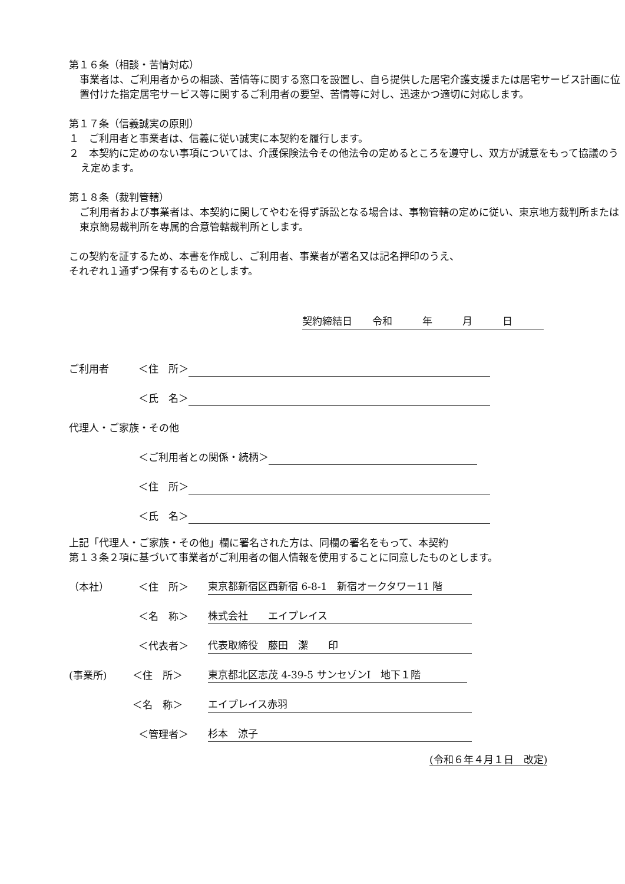第１６条（相談・苦情対応）
事業者は、ご利用者からの相談、苦情等に関する窓口を設置し、自ら提供した居宅介護支援または居宅サービス計画に位置付けた指定居宅サービス等に関するご利用者の要望、苦情等に対し、迅速かつ適切に対応します。
第１７条（信義誠実の原則）
１　ご利用者と事業者は、信義に従い誠実に本契約を履行します。
２　本契約に定めのない事項については、介護保険法令その他法令の定めるところを遵守し、双方が誠意をもって協議のうえ定めます。
第１８条（裁判管轄）
ご利用者および事業者は、本契約に関してやむを得ず訴訟となる場合は、事物管轄の定めに従い、東京地方裁判所または東京簡易裁判所を専属的合意管轄裁判所とします。
この契約を証するため、本書を作成し、ご利用者、事業者が署名又は記名押印のうえ、
それぞれ１通ずつ保有するものとします。
契約締結日　　令和　　　年　　　月　　　日
ご利用者 ＜住　所＞
＜氏　名＞
代理人・ご家族・その他
＜ご利用者との関係・続柄＞
＜住　所＞
＜氏　名＞
上記「代理人・ご家族・その他」欄に署名された方は、同欄の署名をもって、本契約
第１３条２項に基づいて事業者がご利用者の個人情報を使用することに同意したものとします。
（本社） ＜住　所＞ 東京都新宿区西新宿 6-8-1　新宿オークタワー11 階
＜名　称＞ 株式会社　　エイプレイス
＜代表者＞ 代表取締役　藤田　潔　　印
(事業所) ＜住　所＞ 東京都北区志茂 4-39-5 サンセゾンⅠ　地下１階
＜名　称＞ エイプレイス赤羽
＜管理者＞ 杉本　涼子
(令和６年４月１日　改定)